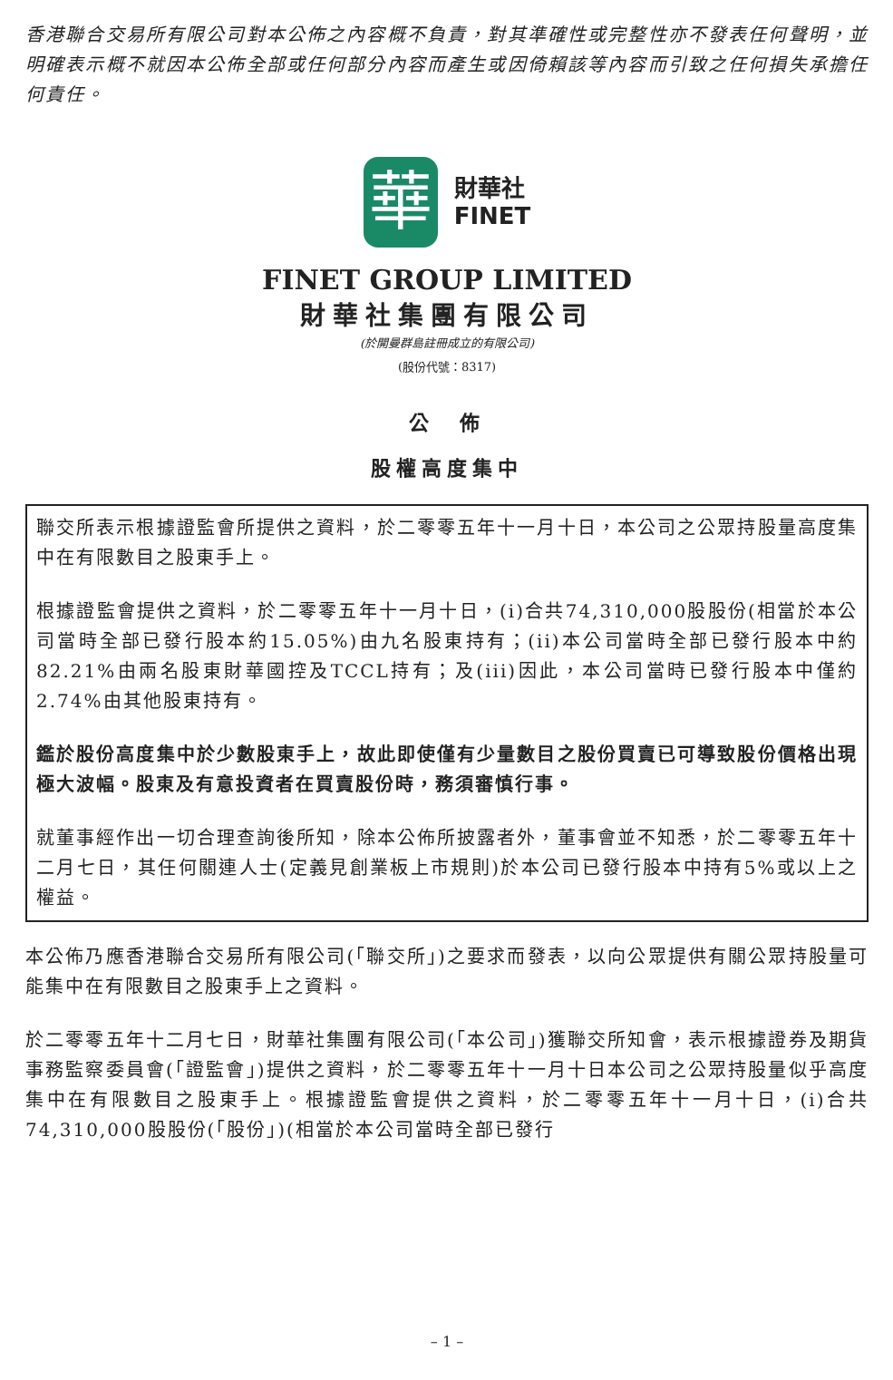香港聯合交易所有限公司對本公佈之內容概不負責，對其準確性或完整性亦不發表任何聲明，並明確表示概不就因本公佈全部或任何部分內容而產生或因倚賴該等內容而引致之任何損失承擔任何責任。
華財華社
FINET
FINET GROUP LIMITED
財華社集團有限公司
(於開曼群島註冊成立的有限公司)
(股份代號：8317)
公　佈
股權高度集中
聯交所表示根據證監會所提供之資料，於二零零五年十一月十日，本公司之公眾持股量高度集中在有限數目之股東手上。
根據證監會提供之資料，於二零零五年十一月十日，(i)合共74,310,000股股份(相當於本公司當時全部已發行股本約15.05%)由九名股東持有；(ii)本公司當時全部已發行股本中約82.21%由兩名股東財華國控及TCCL持有；及(iii)因此，本公司當時已發行股本中僅約2.74%由其他股東持有。
鑑於股份高度集中於少數股東手上，故此即使僅有少量數目之股份買賣已可導致股份價格出現極大波幅。股東及有意投資者在買賣股份時，務須審慎行事。
就董事經作出一切合理查詢後所知，除本公佈所披露者外，董事會並不知悉，於二零零五年十二月七日，其任何關連人士(定義見創業板上市規則)於本公司已發行股本中持有5%或以上之權益。
本公佈乃應香港聯合交易所有限公司(「聯交所」)之要求而發表，以向公眾提供有關公眾持股量可能集中在有限數目之股東手上之資料。
於二零零五年十二月七日，財華社集團有限公司(「本公司」)獲聯交所知會，表示根據證券及期貨事務監察委員會(「證監會」)提供之資料，於二零零五年十一月十日本公司之公眾持股量似乎高度集中在有限數目之股東手上。根據證監會提供之資料，於二零零五年十一月十日，(i)合共74,310,000股股份(「股份」)(相當於本公司當時全部已發行
– 1 –